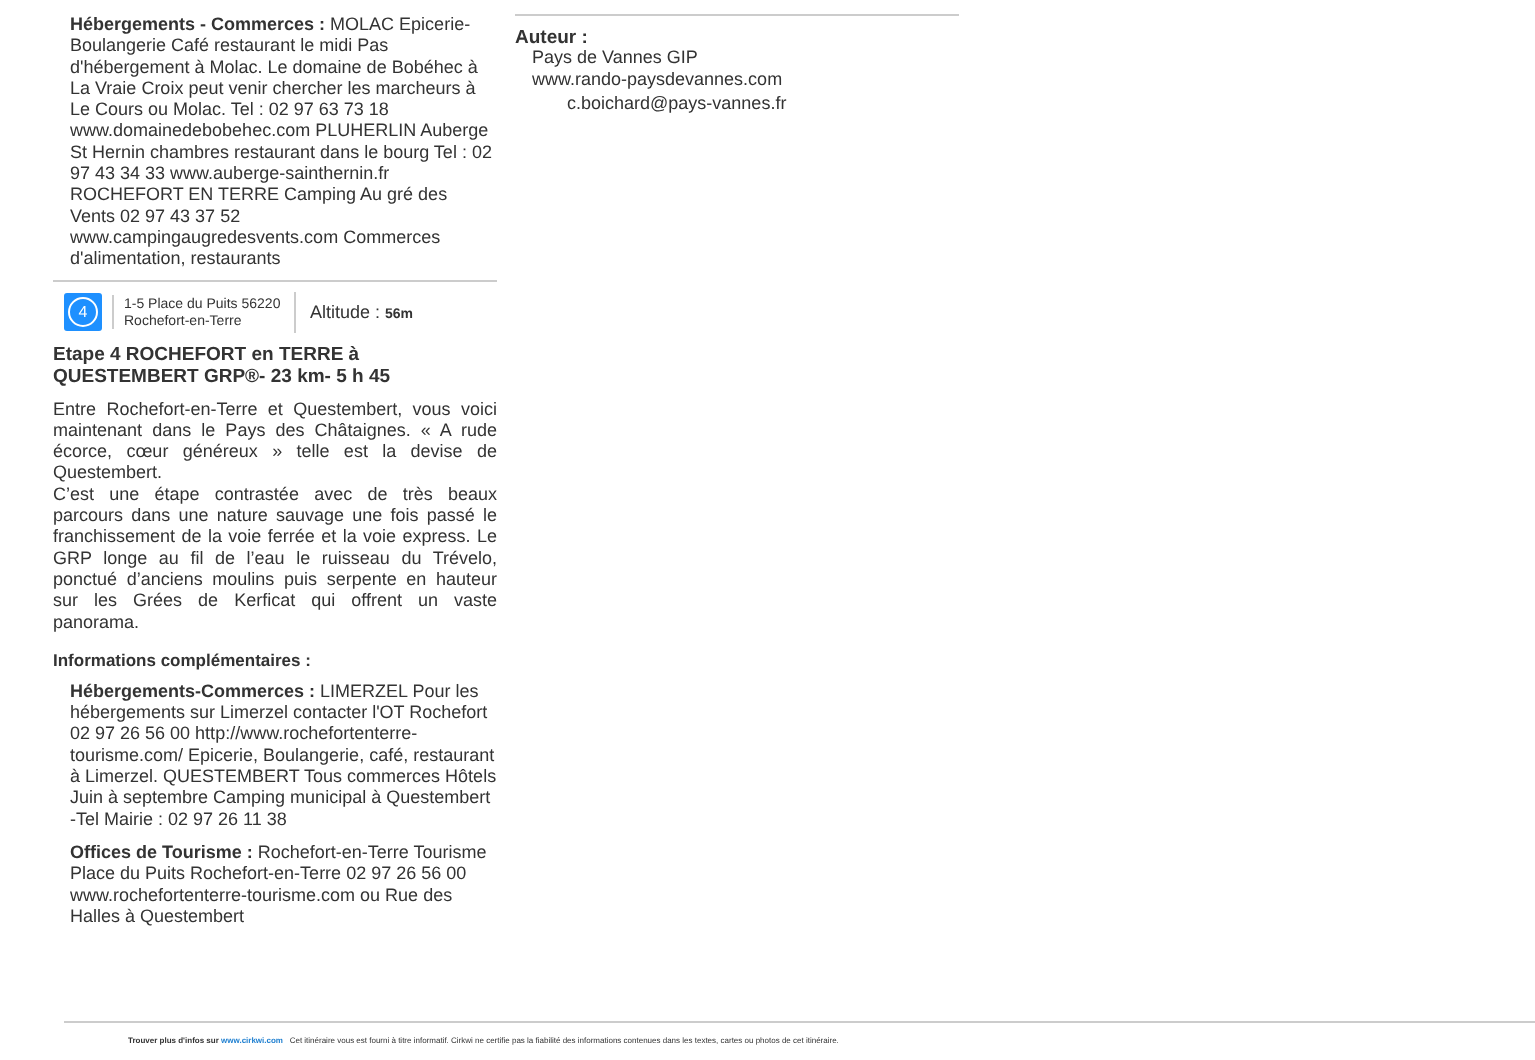Hébergements - Commerces : MOLAC Epicerie-Boulangerie Café restaurant le midi Pas d'hébergement à Molac. Le domaine de Bobéhec à La Vraie Croix peut venir chercher les marcheurs à Le Cours ou Molac. Tel : 02 97 63 73 18 www.domainedebobehec.com PLUHERLIN Auberge St Hernin chambres restaurant dans le bourg Tel : 02 97 43 34 33 www.auberge-sainthernin.fr ROCHEFORT EN TERRE Camping Au gré des Vents 02 97 43 37 52 www.campingaugredesvents.com Commerces d'alimentation, restaurants
4
1-5 Place du Puits 56220 Rochefort-en-Terre
Altitude : 56m
Etape 4 ROCHEFORT en TERRE à QUESTEMBERT GRP®- 23 km- 5 h 45
Entre Rochefort-en-Terre et Questembert, vous voici maintenant dans le Pays des Châtaignes. « A rude écorce, cœur généreux » telle est la devise de Questembert.
C’est une étape contrastée avec de très beaux parcours dans une nature sauvage une fois passé le franchissement de la voie ferrée et la voie express. Le GRP longe au fil de l’eau le ruisseau du Trévelo, ponctué d’anciens moulins puis serpente en hauteur sur les Grées de Kerficat qui offrent un vaste panorama.
Informations complémentaires :
Hébergements-Commerces : LIMERZEL Pour les hébergements sur Limerzel contacter l'OT Rochefort 02 97 26 56 00 http://www.rochefortenterre-tourisme.com/ Epicerie, Boulangerie, café, restaurant à Limerzel. QUESTEMBERT Tous commerces Hôtels Juin à septembre Camping municipal à Questembert -Tel Mairie : 02 97 26 11 38
Offices de Tourisme : Rochefort-en-Terre Tourisme Place du Puits Rochefort-en-Terre 02 97 26 56 00 www.rochefortenterre-tourisme.com ou Rue des Halles à Questembert
Auteur :
Pays de Vannes GIP
www.rando-paysdevannes.com
c.boichard@pays-vannes.fr
Trouver plus d'infos sur www.cirkwi.com Cet itinéraire vous est fourni à titre informatif. Cirkwi ne certifie pas la fiabilité des informations contenues dans les textes, cartes ou photos de cet itinéraire.